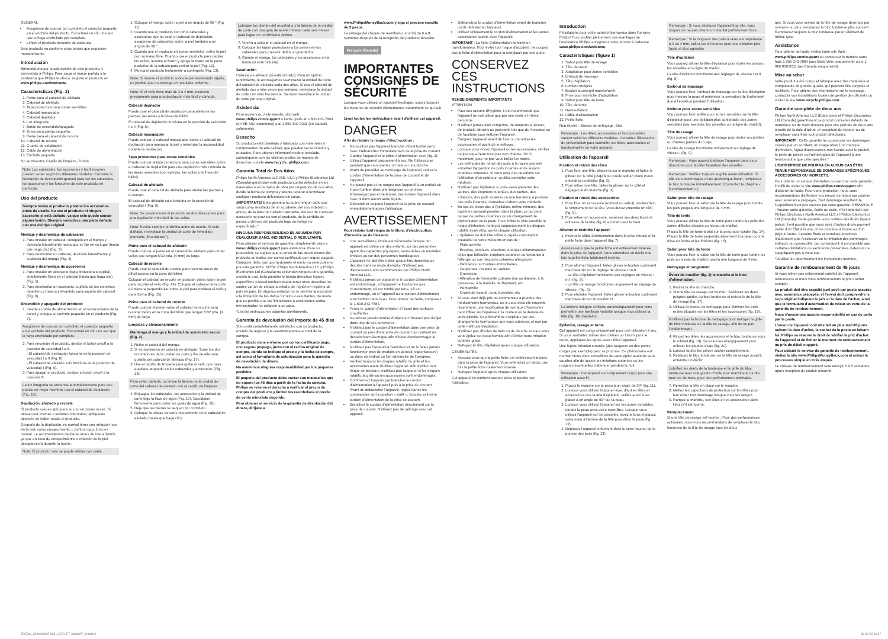GENERAL
Asegúrese de colocar por completo el conector pequeño en el enchufe del producto. Escuchará un clic una vez que lo haya enchufado por completo.
Limpie el producto después de cada uso.
Este producto no contiene otras piezas que requieran mantenimiento.
Introducción
Enhorabuena por la adquisición de este producto, y bienvenido a Philips. Para sacar el mayor partido a la asistencia que Philips le ofrece, registre el producto en www.philips.com/welcome.
Características (Fig. 1)
1. Peine para el cabezal de afeitado
2. Cabezal de afeitado
3. Tapa protectora para zonas sensibles
4. Cabezal masajeador
5. Cabezal depilador
6. Luz integrada
7. Botón de encendido/apagado
8. Toma para clavija pequeña
9. Peine para el cabezal de recorte
10. Cabezal de recorte
11. Guante de exfoliación
12. Cable de alimentación
13. Enchufe pequeño
No se muestra: Cepillo de limpieza, Funda
Nota: Los cabezales, los accesorios y las funciones pueden variar según los diferentes modelos. Consulte la ilustración de descripción general para ver los cabezales, los accesorios y las funciones de este producto en particular.
Uso del producto
Siempre revise el producto y todos los accesorios antes de usarlo. No use el producto ni ningún accesorio si está dañado, ya que esto puede causar alguna lesión. Siempre reemplace una pieza dañada con una del tipo original.
Montaje y desmontaje de cabezales
1. Para instalar un cabezal, colóquelo en el mango y deslícelo lateralmente hasta que se fije en su lugar (hasta que haga clic) (Fig. 3).
2. Para desmontar un cabezal, deslícelo lateralmente y levántelo del mango (Fig. 4).
Montaje y desmontaje de accesorios
1. Para instalar un accesorio (tapa protectora o cepillo), simplemente fíjelo en el cabezal (hasta que haga clic) (Fig. 5).
2. Para desmontar un accesorio, sujételo de los extremos delantero y trasero y levántelo para sacarlo del cabezal (Fig. 6).
Encendido y apagado del producto
1. Inserte el cable de alimentación en el tomacorriente de la pared y coloque el enchufe pequeño en el producto (Fig. 7).
Asegúrese de colocar por completo el conector pequeño en el enchufe del producto. Escuchará un clic una vez que lo haya enchufado por completo.
2. Para encender el producto, deslice el botón on/off a la posición de velocidad I o II.
- El cabezal de depilación funciona en la posición de velocidad I o II (Fig. 8).
- El cabezal de afeitado solo funciona en la posición de velocidad I (Fig. 9).
3. Para apagar el producto, deslice el botón on/off a la posición O.
La luz integrada se enciende automáticamente para que pueda ver mejor mientras usa el cabezal de depilación (Fig. 10).
Depilación, afeitado y recorte
El producto solo es apto para su uso en zonas secas. Si desea usar cremas o lociones corporales, aplíquelas después de haber usado el producto.
Después de la depilación, es normal tener una irritación leve en la piel, como enrojecimiento o puntos rojos. Esto es normal. Le recomendamos depilarse antes de irse a dormir, ya que en caso de enrojecimiento o irritación de la piel, desaparecerá durante la noche.
Nota: El producto solo se puede utilizar con cable.
1. Coloque el mango sobre la piel a un ángulo de 90 ° (Fig. 11).
2. Cuando use el producto con otros cabezales y accesorios que no sean el cabezal de depilación, asegúrese de colocarlos sobre la piel también a un ángulo de 90 °.
3. Cuando use el producto en zonas sensibles, estire la piel con su mano libre. Cuando use el producto para depilar las axilas, levante el brazo y apoye la mano en la parte posterior de la cabeza para estirar la piel (Fig. 12).
4. Mueva el producto lentamente a contrapelo (Fig. 13).
Nota: Si mueve el producto sobre la piel demasiado rápido, es posible que no obtenga un resultado uniforme.
Nota: Si el vello tiene más de 3 o 4 mm, recórtelo previamente para una depilación más fácil y cómoda.
Cabezal depilador
Puede usar el cabezal de depilación para afeitarse las piernas, las axilas y la línea del bikini.
El cabezal de depilación funciona en la posición de velocidad I o II (Fig. 8).
Cabezal masajeador
Puede colocar el cabezal masajeador sobre el cabezal de depilación para masajear la piel y minimizar la incomodidad durante la depilación.
Tapa protectora para zonas sensibles
Puede colocar la tapa protectora para zonas sensibles sobre el cabezal de depilación para una depilación más cómoda de las áreas sensibles (por ejemplo, las axilas y la línea del bikini).
Cabezal de afeitado
Puede usar el cabezal de afeitado para afeitar las piernas y el cuerpo.
El cabezal de afeitado solo funciona en la posición de velocidad I (Fig. 9).
Nota: Se puede mover el producto en dos direcciones para una depilación más fácil de las axilas.
Nota: Revise siempre la lámina antes de usarla. Si está dañada, reemplace la unidad de corte de inmediato (consulte „Reemplazo").
Peine para el cabezal de afeitado
Puede colocar el peine en el cabezal de afeitado para cortar vellos que tengan 5/32 pda. (4 mm) de largo.
Cabezal de recorte
Puede usar el cabezal de recorte para recortar áreas de difícil acceso en la zona del bikini.
Coloque el cabezal de recorte en posición plana sobre la piel para recortar el vello (Fig. 14). Coloque el cabezal de recorte de manera perpendicular sobre la piel para moldear el vello y darle forma (Fig. 15).
Peine para el cabezal de recorte
Puede colocar el peine sobre el cabezal de recorte para recortar vellos en la zona del bikini que tengan 5/32 pda. (4 mm) de largo.
Limpieza y almacenamiento
Mantenga el mango y la unidad de suministro secos (Fig. 2).
1. Retire el cabezal del mango.
2. Si se suministra un cabezal de afeitado: Tome los dos recortadores de la unidad de corte y tire de ella para quitarla del cabezal de afeitado (Fig. 17).
3. Use el cepillo de limpieza para quitar el vello que haya quedado atrapado en los cabezales y accesorios (Fig. 18).
Para evitar dañarla, no limpie la lámina de la unidad de corte del cabezal de afeitado con el cepillo de limpieza.
4. Enjuague los cabezales, los accesorios y la unidad de corte bajo la llave de agua (Fig. 19). Sacúdalos firmemente para quitar las gotas de agua (Fig. 20).
5. Deje que las piezas se sequen por completo.
6. Coloque la unidad de corte nuevamente en el cabezal de afeitado (hasta que haga clic).
Lubrique los dientes del recortador y la lámina de la unidad de corte con una gota de aceite mineral cada seis meses para lograr un rendimiento óptimo.
7. Vuelva a colocar el cabezal en el mango.
8. Coloque las tapas protectoras o los peines en los cabezales para prevenir daños al guardarlos.
9. Guarde el mango, los cabezales y los accesorios en la funda (si está incluida).
Sustitución
Cabezal de afeitado (si está incluido): Para un óptimo rendimiento, le aconsejamos reemplazar la unidad de corte del cabezal de afeitado cada dos años. Si usa el cabezal de afeitado dos o más veces por semana, reemplace la unidad de corte con más frecuencia. Siempre reemplace la unidad de corte por una original.
Asistencia
Para asistencia, visite nuestro sitio web: www.philips.com/support o llame gratis al 1-800-243-7884 (en EE. UU. solamente) o al 1-866-800-9311 (en Canadá solamente).
Desecho
Su producto está diseñado y fabricado con materiales y componentes de alta calidad, que pueden ser reciclados y reusados. Para obtener información sobre reciclado, comuníquese con las oficinas locales de manejo de desechos o visite www.recycle. philips.com.
Garantía Total de Dos Años
Philips North America LLC (EE. UU.) y Philips Electronics Ltd (Canadá) garantizan este producto contra defectos en los materiales o en la mano de obra por un período de dos años desde la fecha de compra y acepta reparar o remplazar cualquier producto defectuoso sin cargo.
¡IMPORTANTE! Esta garantía no cubre ningún daño que surja como resultado de un accidente, del uso indebido o abuso, de la falta de cuidado razonable, del uso de cualquier accesorio no provisto con el producto, de la pérdida de piezas o del uso del producto bajo un voltaje no especificado.*
NINGUNA RESPONSABILIDAD ES ASUMIDA POR CUALQUIER DAÑO, INCIDENTAL O RESULTANTE.
Para obtener el servicio de garantía, simplemente vaya a www.philips.com/support para asistencia. Para su protección, se sugiere que el envío de las devoluciones del producto se realice por correo certificado con seguro pagado. Cualquier daño que ocurra durante el envío no será cubierto por esta garantía. NOTA: Philips North America LLC y Philips Electronics Ltd (Canadá) no extienden ninguna otra garantía, escrita ni oral. Esta garantía le brinda derechos legales específicos y usted también puede tener otros derechos los cuales varían de estado a estado, de región en región o de país en país. En algunos estados no se permite la exclusión o la limitación de los daños fortuitos o resultantes, de modo que es posible que las limitaciones o exclusiones arriba mencionadas no apliquen a su caso.
*Lea las instrucciones adjuntas atentamente.
Garantía de devolución del importe de 45 días
Si no está completamente satisfecho con su producto, envíelo de regreso y le reembolsaremos el total de la compra.
El producto debe enviarse por correo certificado pago, con seguro prepago, junto con el recibo original de compra, donde se indique el precio y la fecha de compra, así como el formulario de autorización para la garantía de devolución de dinero.
No asumimos ninguna responsabilidad por los paquetes perdidos.
El paquete del producto debe contar con matasellos que no supere los 45 días a partir de la fecha de compra. Philips se reserva el derecho a verificar el precio de compra del producto y limitar los reembolsos al precio de venta minorista sugerido.
Para obtener el servicio de la garantía de devolución del dinero, diríjase a
www.PhilipsMoneyBack.com y siga el proceso sencillo de 3 pasos.
La entrega del cheque de reembolso ocurrirá de 6 a 8 semanas después de la recepción del producto devuelto.
Français (Canada)
IMPORTANTES CONSIGNES DE SÉCURITÉ
Lorsque vous utilisez un appareil électrique, suivez toujours les mesures de sécurité élémentaires, notamment ce qui suit :
Lisez toutes les instructions avant d'utiliser cet appareil.
DANGER
Afin de réduire le risque d'électrocution :
Ne touchez pas l'appareil branché s'il est tombé dans l'eau. Débranchez immédiatement de la prise de courant.
Gardez l'appareil et le câble d'alimentation secs (fig. 2).
Utilisez l'appareil uniquement à sec. Ne l'utilisez pas pendant que vous prenez un bain ou une douche.
Avant de procéder au nettoyage de l'appareil, retirez le cordon d'alimentation de la prise de courant et de l'appareil.
Ne placez pas et ne rangez pas l'appareil à un endroit où il peut tomber dans une baignoire ou un évier. N'immergez pas et ne laissez pas tomber l'appareil dans l'eau ni dans aucun autre liquide.
Débranchez toujours l'appareil de la prise de courant immédiatement après l'utilisation.
AVERTISSEMENT
Pour réduire tout risque de brûlure, d'électrocution, d'incendie ou de blessure :
Une surveillance étroite est nécessaire lorsque cet appareil est utilisé sur des enfants, sur des personnes ayant des capacités physiques, sensorielles ou mentales limitées ou sur des personnes handicapées.
L'appareil ne doit être utilisé qu'aux fins domestiques décrites dans ce mode d'emploi. N'utilisez pas d'accessoires non recommandés par Philips North America LLC.
N'utilisez jamais cet appareil si le cordon d'alimentation est endommagé, si l'appareil ne fonctionne pas correctement, s'il est tombé par terre, s'il est endommagé, ou si l'appareil ou le cordon d'alimentation sont tombés dans l'eau. Pour obtenir de l'aide, composez le 1-800-243-7884.
Tenez le cordon d'alimentation à l'écart des surfaces chauffantes.
Ne laissez jamais tomber d'objets et n'insérez pas d'objet dans une de ses ouvertures.
N'utilisez pas le cordon d'alimentation dans une prise de courant ou près d'une prise de courant qui contient un désodorisant électrique afin d'éviter d'endommager le cordon d'alimentation.
N'utilisez pas l'appareil à l'extérieur et ne le faites jamais fonctionner près de produits en aérosol (vaporisateurs) ou dans un endroit où l'on administre de l'oxygène.
Vérifiez toujours les disques rotatifs, la grille et les accessoires avant d'utiliser l'appareil. Afin d'éviter tout risque de blessure, n'utilisez pas l'appareil si les disques rotatifs, la grille ou les accessoires sont endommagés.
Commencez toujours par brancher le cordon d'alimentation à l'appareil puis à la prise de courant. Avant de débrancher l'appareil, réglez toutes les commandes sur la position « arrêt ». Ensuite, retirez le cordon d'alimentation de la prise de courant.
Branchez le cordon d'alimentation directement sur la prise de courant. N'utilisez pas de rallonge avec cet appareil.
Débranchez le cordon d'alimentation avant de brancher ou de débrancher l'appareil.
Utilisez uniquement le cordon d'alimentation et les autres accessoires fournis avec l'appareil.
IMPORTANT : La fiche d'alimentation contient un transformateur. Pour éviter tout risque d'accident, ne coupez pas la fiche d'alimentation pour la remplacer par une autre.
CONSERVEZ CES INSTRUCTIONS
RENSEIGNEMENTS IMPORTANTS
ATTENTION
Pour des raisons d'hygiène, il est recommandé que l'appareil ne soit utilisé que par une seule et même personne.
N'utilisez jamais d'air comprimé, de tampons à récurer, de produits abrasifs ou puissants tels que de l'essence ou de l'acétone pour nettoyer l'appareil.
Éteignez l'appareil avant de fixer ou de retirer les accessoires et avant de le nettoyer.
Lorsque vous rincez l'appareil ou les accessoires, vérifiez toujours que l'eau n'est pas trop chaude (38 °C maximum) pour ne pas vous brûler les mains.
Les méthodes de retrait des poils à la racine peuvent entraîner l'apparition de poils incarnés et de lésions cutanées mineures. Si vous avez des questions sur l'utilisation d'un épilateur, veuillez consulter votre médecin.
N'utilisez pas l'épilateur si votre peau présente des varices, des éruptions cutanées, des taches, des irritations, des poils incarnés ou une tendance à produire des poils incarnés. Consultez d'abord votre médecin.
En cas de lésion due à l'épilation, même mineure, des bactéries peuvent pénétrer dans la plaie, ce qui peut causer de petites cicatrices ou un changement de pigmentation de la peau. Pour limiter le plus possible le risque d'infection, nettoyez soigneusement les disques rotatifs avant et/ou après chaque utilisation.
L'épilateur ne doit être utilisé qu'après consultation préalable de votre médecin en cas de :
- Plaie ouverte
- Eczéma, psoriasis, réactions cutanées inflammatoires telles que folliculite, éruptions cutanées ou tendance à l'allergie ou aux réactions cutanées allergiques
- Déficience ou troubles immunitaires
- Couperose, rosacée ou varices
- Grossesse
- Altération de l'immunité cutanée due au diabète, à la grossesse, à la maladie de Raynaud, etc.
- Hémophilie
- Grains de beauté, peau bosselée, etc.
Si vous avez déjà pris ou commencez à prendre des médicaments hormonaux, ou si vous avez été enceinte récemment, une modification de vos taux d'hormones peut influer sur l'épaisseur, la couleur ou la densité de votre pilosité. Ce phénomène s'explique par des changements hormonaux que vous subissez, et non par cette méthode d'épilation.
N'utilisez pas d'huiles de bain ou de douche lorsque vous vous épilez sur peau humide afin d'éviter toute irritation cutanée grave.
Nettoyez la tête d'épilation après chaque utilisation.
GÉNÉRALITÉS
Assurez-vous que la petite fiche est entièrement insérée dans la prise de l'appareil. Vous entendrez un déclic une fois la petite fiche totalement insérée.
Nettoyez l'appareil après chaque utilisation.
Cet appareil ne contient aucune pièce réparable par l'utilisateur.
Introduction
Félicitations pour votre achat et bienvenue dans l'univers Philips! Pour profiter pleinement des avantages de l'assistance Philips, enregistrez votre produit à l'adresse www.philips.com/welcome.
Caractéristiques (figure 1)
1. Sabot pour tête de rasage
2. Tête de rasoir
3. Adaptateur pour zones sensibles
4. Embout de massage
5. Tête d'épilation
6. Lumière intégrée
7. Bouton coulissant marche/arrêt
8. Prise pour minifiche d'adaptateur
9. Sabot pour tête de tonte
10. Tête de tonte
11. Gant exfoliant
12. Câble d'alimentation
13. Petite fiche
Non illustré : Brosse de nettoyage, Étui
Remarque : Les têtes, accessoires et fonctionnalités varient selon les différents modèles. Consultez l'illustration de présentation pour connaître les têtes, accessoires et fonctionnalités de votre appareil.
Utilisation de l'appareil
Fixation et retrait des têtes
1. Pour fixer une tête, placez-la sur le manche et faites-la glisser sur le côté jusqu'à ce qu'elle soit en place (vous entendrez un déclic) (fig. 3).
2. Pour retirer une tête, faites-la glisser sur le côté et dégagez-la du manche (fig. 4).
Fixation et retrait des accessoires
1. Pour fixer un accessoire (embout ou sabot), enclenchez-le simplement sur la tête (vous devez entendre un clic) (fig. 5).
2. Pour retirer un accessoire, saisissez ses deux faces et retirez-le de la tête (fig. 6) en tirant vers le haut.
Allumer et éteindre l'appareil
1. Insérez le câble d'alimentation dans la prise murale et la petite fiche dans l'appareil (fig. 7).
Assurez-vous que la petite fiche est entièrement insérée dans la prise de l'appareil. Vous entendrez un déclic une fois la petite fiche totalement insérée.
2. Pour allumer l'appareil, faites glisser le bouton coulissant marche/arrêt sur le réglage de vitesse I ou II.
- La tête d'épilation fonctionne aux réglages de vitesse I et II (fig. 8).
- La tête de rasage fonctionne uniquement au réglage de vitesse I (fig. 9).
3. Pour éteindre l'appareil, faites glisser le bouton coulissant marche/arrêt sur la position O.
La lumière intégrée s'allume automatiquement pour vous permettre une meilleure visibilité lorsque vous utilisez la tête (fig. 10) d'épilation.
Épilation, rasage et tonte
Cet appareil est conçu uniquement pour une utilisation à sec. Si vous souhaitez utiliser des crèmes ou lotions pour le corps, appliquez-les après avoir utilisé l'appareil.
Une légère irritation cutanée (des rougeurs ou des points rouges par exemple) peut se produire. Ce phénomène est normal. Nous vous conseillons de vous épiler avant de vous coucher afin de laisser les irritations cutanées ou les rougeurs éventuelles s'atténuer pendant la nuit.
Remarque : Cet appareil est uniquement conçu pour une utilisation avec fil.
1. Placez le manche sur la peau à un angle de 90° (fig. 11).
2. Lorsque vous utilisez l'appareil avec d'autres têtes et accessoires que la tête d'épilation, veillez aussi à les placer à un angle de 90° sur la peau.
3. Lorsque vous utilisez l'appareil sur les zones sensibles, tendez la peau avec votre main libre. Lorsque vous utilisez l'appareil sur les aisselles, levez le bras et placez votre main à l'arrière de la tête pour étirer la peau (fig. 12).
4. Déplacez l'appareil lentement dans le sens inverse de la pousse des poils (fig. 13).
Remarque : Si vous déplacez l'appareil trop vite, vous risquez de ne pas obtenir un résultat parfaitement lisse.
Remarque : Si la longueur des poils à raser est supérieure à 3 ou 4 mm, taillez-les à l'avance pour une épilation plus facile et plus agréable.
Tête d'épilation
Vous pouvez utiliser la tête d'épilation pour épiler les jambes, les aisselles et la ligne du maillot.
La tête d'épilation fonctionne aux réglages de vitesse I et II (fig. 8).
Embout de massage
Vous pouvez fixer l'embout de massage sur la tête d'épilation pour masser la peau et minimiser la sensation de tiraillement due à l'épilation pendant l'utilisation.
Embout pour zones sensibles
Vous pouvez fixer la tête pour zones sensibles sur la tête d'épilation pour une épilation plus confortable des zones sensibles (par exemple, les aisselles ou la ligne du maillot).
Tête de rasage
Vous pouvez utiliser la tête de rasage pour épiler vos jambes ou d'autres parties du corps.
La tête de rasage fonctionne uniquement au réglage de vitesse I (fig. 9).
Remarque : Vous pouvez déplacer l'appareil dans deux directions pour faciliter l'épilation des aisselles.
Remarque : Vérifiez toujours la grille avant utilisation. Si elle est endommagée d'une quelconque façon, remplacez le bloc tondeuse immédiatement. (Consultez le chapitre « Remplacement ».)
Sabot pour tête de rasage
Vous pouvez fixer le sabot sur la tête de rasage pour tondre les poils jusqu'à une longueur de 4 mm.
Tête de tonte
Vous pouvez utiliser la tête de tonte pour tondre les poils des zones difficiles d'accès au niveau du maillot.
Placez la tête de tonte à plat sur la peau pour tondre (fig. 14). Placez la tête de tonte perpendiculairement à la peau pour la mise en forme et les finitions (fig. 15).
Sabot pour tête de tonte
Vous pouvez fixer le sabot sur la tête de tonte pour tondre les poils au niveau du maillot jusqu'à une longueur de 4 mm.
Nettoyage et rangement
Évitez de mouiller (fig. 2) le manche et le bloc d'alimentation.
1. Retirez la tête du manche.
2. Si une tête de rasage est fournie : Saisissez les deux peignes-guides du bloc tondeuse et retirez-le de la tête de rasage (fig. 17).
3. Utilisez la brosse de nettoyage pour éliminer les poils restés bloqués sur les têtes et les accessoires (fig. 18).
N'utilisez pas la brosse de nettoyage pour nettoyer la grille du bloc tondeuse de la tête de rasage, afin de ne pas l'endommager.
4. Rincez les têtes, les accessoires et le bloc tondeuse sous le robinet (fig. 19). Secouez-les énergiquement pour enlever les gouttes d'eau (fig. 20).
5. Laissez toutes les pièces sécher complètement.
6. Replacez le bloc tondeuse sur la tête de rasage jusqu'à entendre un déclic.
Lubrifiez les dents de la tondeuse et la grille du bloc tondeuse avec une goutte d'huile pour machine à coudre tous les six mois, pour des performances optimales.
7. Remettez la tête en place sur le manche.
8. Mettez les capuchons de protection sur les têtes pour leur éviter tout dommage lorsque vous les rangez.
9. Rangez le manche, ses têtes et les accessoires dans l'étui (s'il est fourni).
Remplacement
Si une tête de rasage est fournie : Pour des performances optimales, nous vous recommandons de remplacer le bloc tondeuse de la tête de rasage tous les deux
ans. Si vous vous servez de la tête de rasage deux fois par semaine ou plus, remplacez le bloc tondeuse plus souvent. Remplacez toujours le bloc tondeuse par un élément du même type.
Assistance
Pour obtenir de l'aide, visitez notre site Web : www.philips.com/support ou composez le numéro sans frais 1 800 243-7884 (aux États-Unis uniquement) ou le 1 866 800-9311 (au Canada uniquement).
Mise au rebut
Votre produit a été conçu et fabriqué avec des matériaux et composants de grande qualité, qui peuvent être recyclés et réutilisés. Pour obtenir des informations sur le recyclage, contactez vos installations locales de gestion des déchets ou visitez le site www.recycle.philips.com.
Garantie complète de deux ans
Philips North America LLC (États-Unis) et Philips Electronics Ltd (Canada) garantissent ce produit contre les défauts de matériaux ou de main-d'œuvre pour une période de deux ans à partir de la date d'achat, et acceptent de réparer ou de remplacer sans frais tout produit défectueux.
IMPORTANT : Cette garantie ne couvre pas les dommages causés par un accident, un usage abusif, un manque d'entretien, l'ajout d'accessoires non fournis avec le produit, la perte de pièces ou l'alimentation de l'appareil à une tension autre que celle spécifiée.*
L'ENTREPRISE NE POURRA EN AUCUN CAS ÊTRE TENUE RESPONSABLE DE DOMMAGES SPÉCIFIQUES, ACCESSOIRES OU INDIRECTS.
Pour obtenir un service d'entretien couvert par cette garantie, il suffit de visiter le site www.philips.com/support afin d'obtenir de l'aide. Pour votre protection, nous vous recommandons d'effectuer vos envois de retour par courrier avec assurance prépayée. Tout dommage résultant de l'expédition n'est pas couvert par cette garantie. REMARQUE : Aucune autre garantie, écrite ou orale, n'est autorisée par Philips Electronics North America LLC et Philips Electronics Ltd (Canada). Cette garantie vous confère des droits légaux précis; il est possible que vous ayez d'autres droits pouvant varier d'un État à l'autre, d'une province à l'autre ou d'un pays à l'autre. Certains États et certaines provinces n'autorisent pas l'exclusion ou la limitation des dommages indirects ou consécutifs; par conséquent, il est possible que certaines limitations ou exclusions présentées ci-dessus ne s'appliquent pas à votre cas.
*Veuillez lire attentivement les instructions fournies.
Garantie de remboursement de 45 jours
Si vous n'êtes pas entièrement satisfait de l'appareil, retournez-le et nous vous rembourserons le prix d'achat complet.
Le produit doit être expédié port payé par poste assurée avec assurance prépayée, et l'envoi doit comprendre le reçu original indiquant le prix et la date de l'achat, ainsi que le formulaire d'autorisation de retour en vertu de la garantie de remboursement.
Nous n'assumons aucune responsabilité en cas de perte par la poste.
L'envoi de l'appareil doit être fait au plus tard 45 jours suivant la date d'achat, le cachet de la poste en faisant foi. Philips se réserve le droit de vérifier le prix d'achat de l'appareil et de limiter le montant du remboursement au prix de détail suggéré.
Pour obtenir le service de garantie de remboursement, visitez le site www.PhilipsMoneyBack.com et suivez le processus simple en trois étapes.
Le chèque de remboursement sera envoyé 6 à 8 semaines après réception du produit retourné.
BRE2xx_3000.033.0703.3_LEAFLET_foldedA7_bl.indd 2
30-06-20 16:37